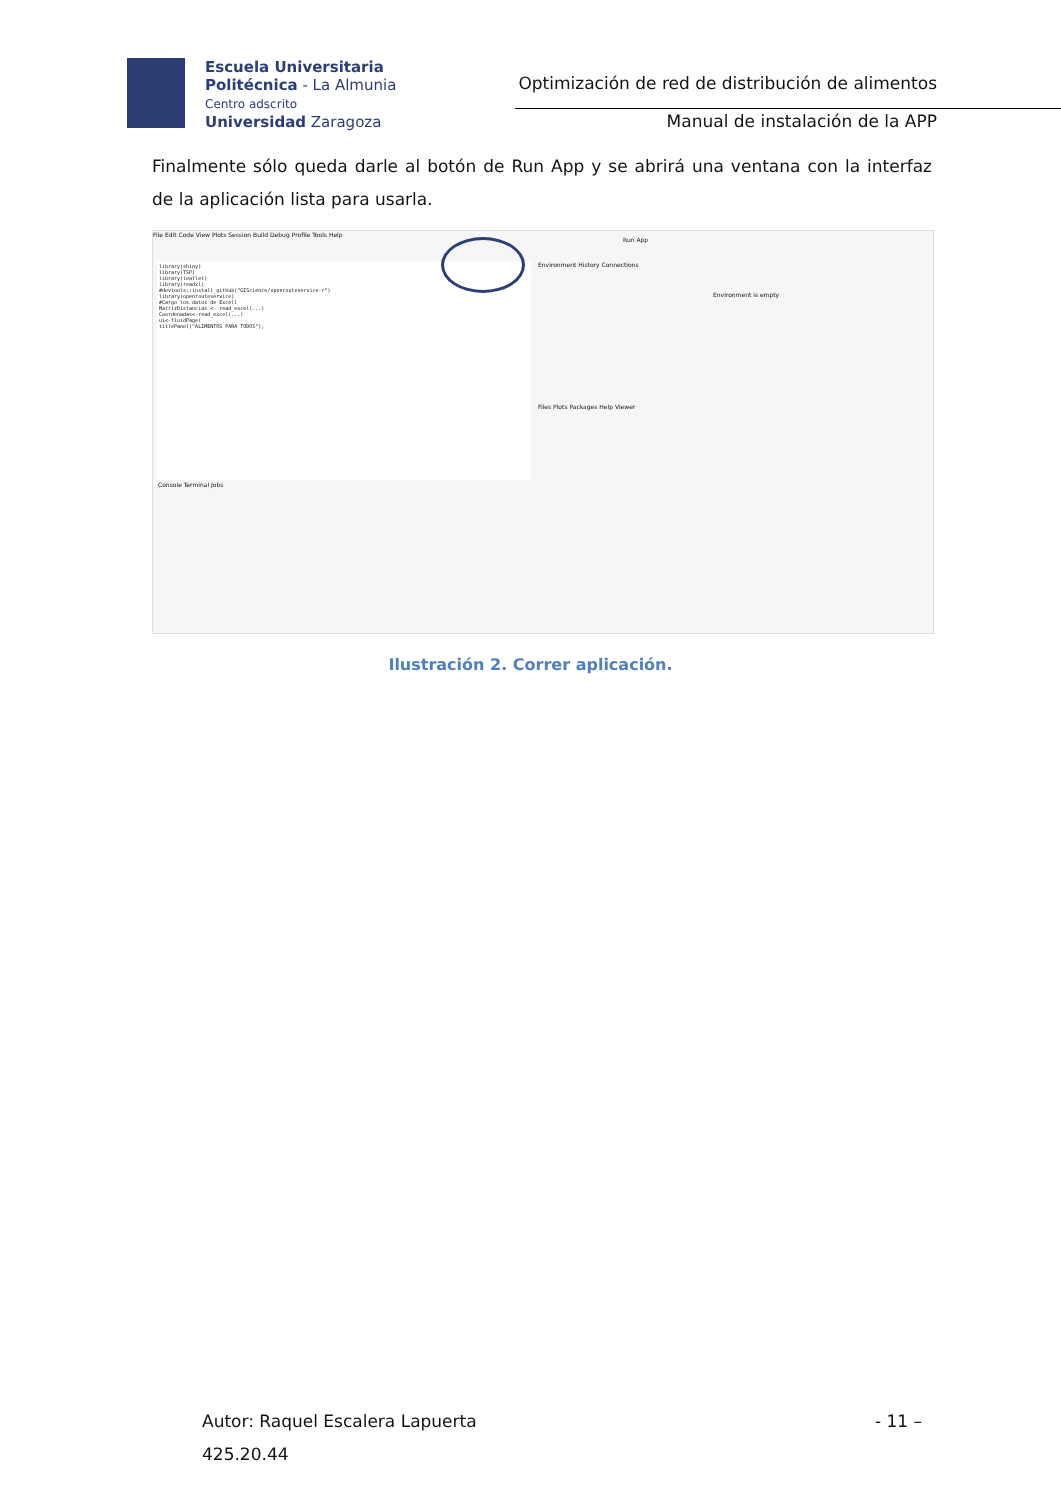Escuela Universitaria
Politécnica - La Almunia
Centro adscrito
Universidad Zaragoza
Optimización de red de distribución de alimentos
Manual de instalación de la APP
Finalmente sólo queda darle al botón de Run App y se abrirá una ventana con la interfaz de la aplicación lista para usarla.
File Edit Code View Plots Session Build Debug Profile Tools Help
library(shiny)
library(TSP)
library(leaflet)
library(readxl)
#devtools::install_github("GIScience/openrouteservice-r")
library(openrouteservice)
#Cargo los datos de Excell
MatrizDistancias <- read_excel(...)
Coordenadas<-read_excel(...)
ui<-fluidPage(
titlePanel("ALIMENTOS PARA TODOS"),
Run App
Environment History Connections
Environment is empty
Files Plots Packages Help Viewer
Console Terminal Jobs
Ilustración 2. Correr aplicación.
Autor: Raquel Escalera Lapuerta - 11 –
425.20.44